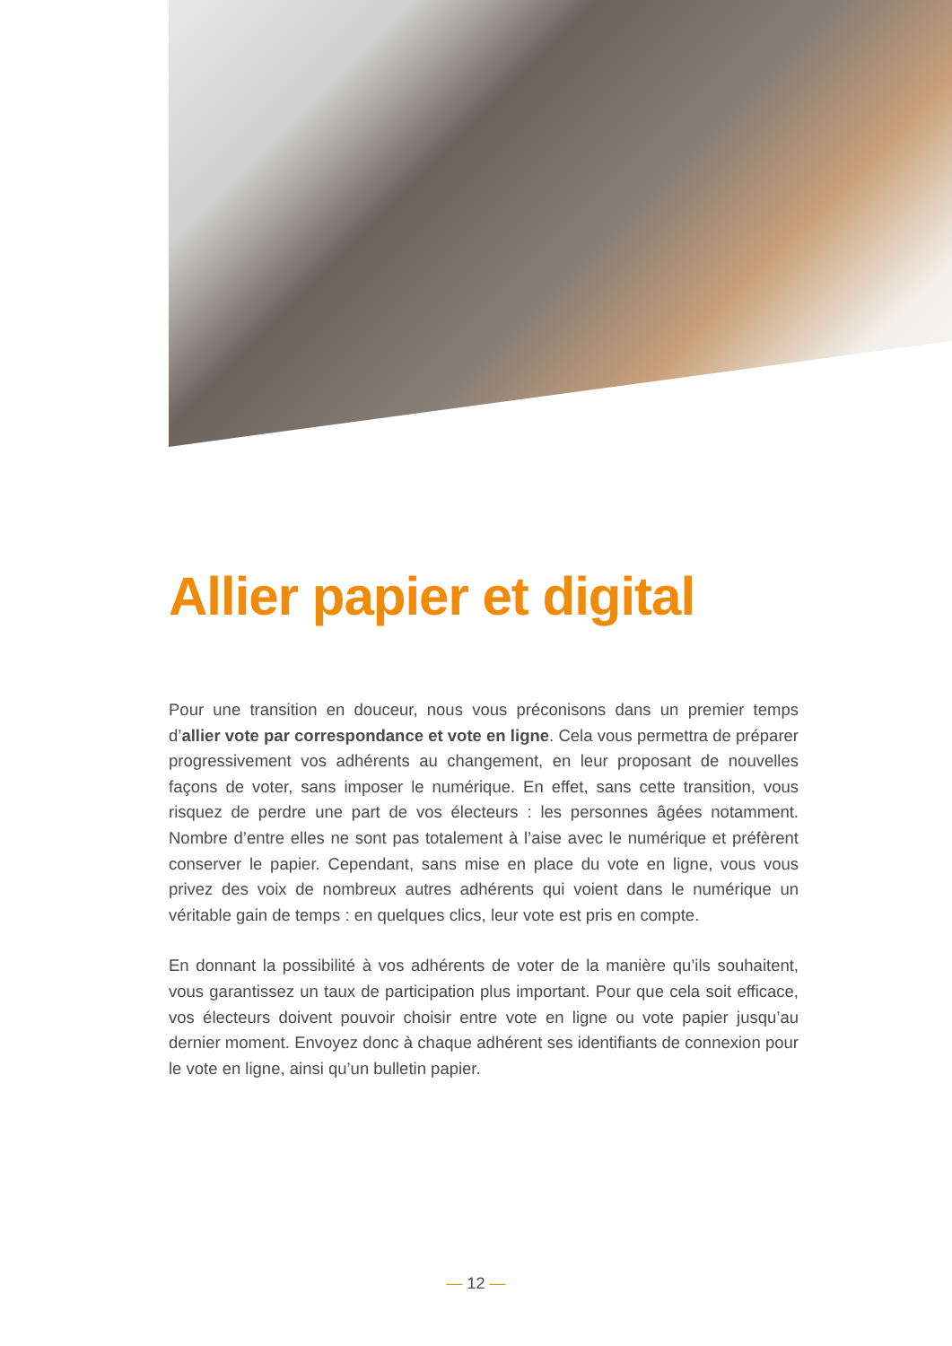Allier papier et digital
Pour une transition en douceur, nous vous préconisons dans un premier temps d’allier vote par correspondance et vote en ligne. Cela vous permettra de préparer progressivement vos adhérents au changement, en leur proposant de nouvelles façons de voter, sans imposer le numérique. En effet, sans cette transition, vous risquez de perdre une part de vos électeurs : les personnes âgées notamment. Nombre d’entre elles ne sont pas totalement à l’aise avec le numérique et préfèrent conserver le papier. Cependant, sans mise en place du vote en ligne, vous vous privez des voix de nombreux autres adhérents qui voient dans le numérique un véritable gain de temps : en quelques clics, leur vote est pris en compte.
En donnant la possibilité à vos adhérents de voter de la manière qu’ils souhaitent, vous garantissez un taux de participation plus important. Pour que cela soit efficace, vos électeurs doivent pouvoir choisir entre vote en ligne ou vote papier jusqu’au dernier moment. Envoyez donc à chaque adhérent ses identifiants de connexion pour le vote en ligne, ainsi qu’un bulletin papier.
— 12 —